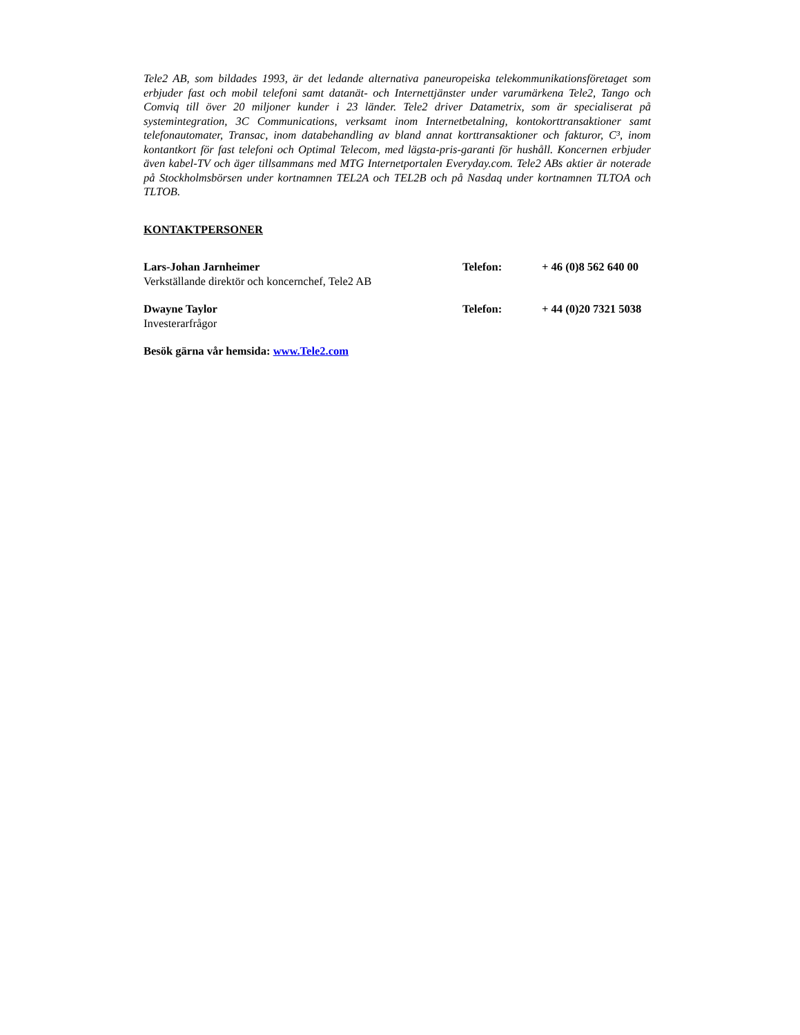Tele2 AB, som bildades 1993, är det ledande alternativa paneuropeiska telekommunikationsföretaget som erbjuder fast och mobil telefoni samt datanät- och Internettjänster under varumärkena Tele2, Tango och Comviq till över 20 miljoner kunder i 23 länder. Tele2 driver Datametrix, som är specialiserat på systemintegration, 3C Communications, verksamt inom Internetbetalning, kontokorttransaktioner samt telefonautomater, Transac, inom databehandling av bland annat korttransaktioner och fakturor, C³, inom kontantkort för fast telefoni och Optimal Telecom, med lägsta-pris-garanti för hushåll. Koncernen erbjuder även kabel-TV och äger tillsammans med MTG Internetportalen Everyday.com. Tele2 ABs aktier är noterade på Stockholmsbörsen under kortnamnen TEL2A och TEL2B och på Nasdaq under kortnamnen TLTOA och TLTOB.
KONTAKTPERSONER
Lars-Johan Jarnheimer
Verkställande direktör och koncernchef, Tele2 AB
Telefon: + 46 (0)8 562 640 00
Dwayne Taylor
Investerarfrågor
Telefon: + 44 (0)20 7321 5038
Besök gärna vår hemsida: www.Tele2.com